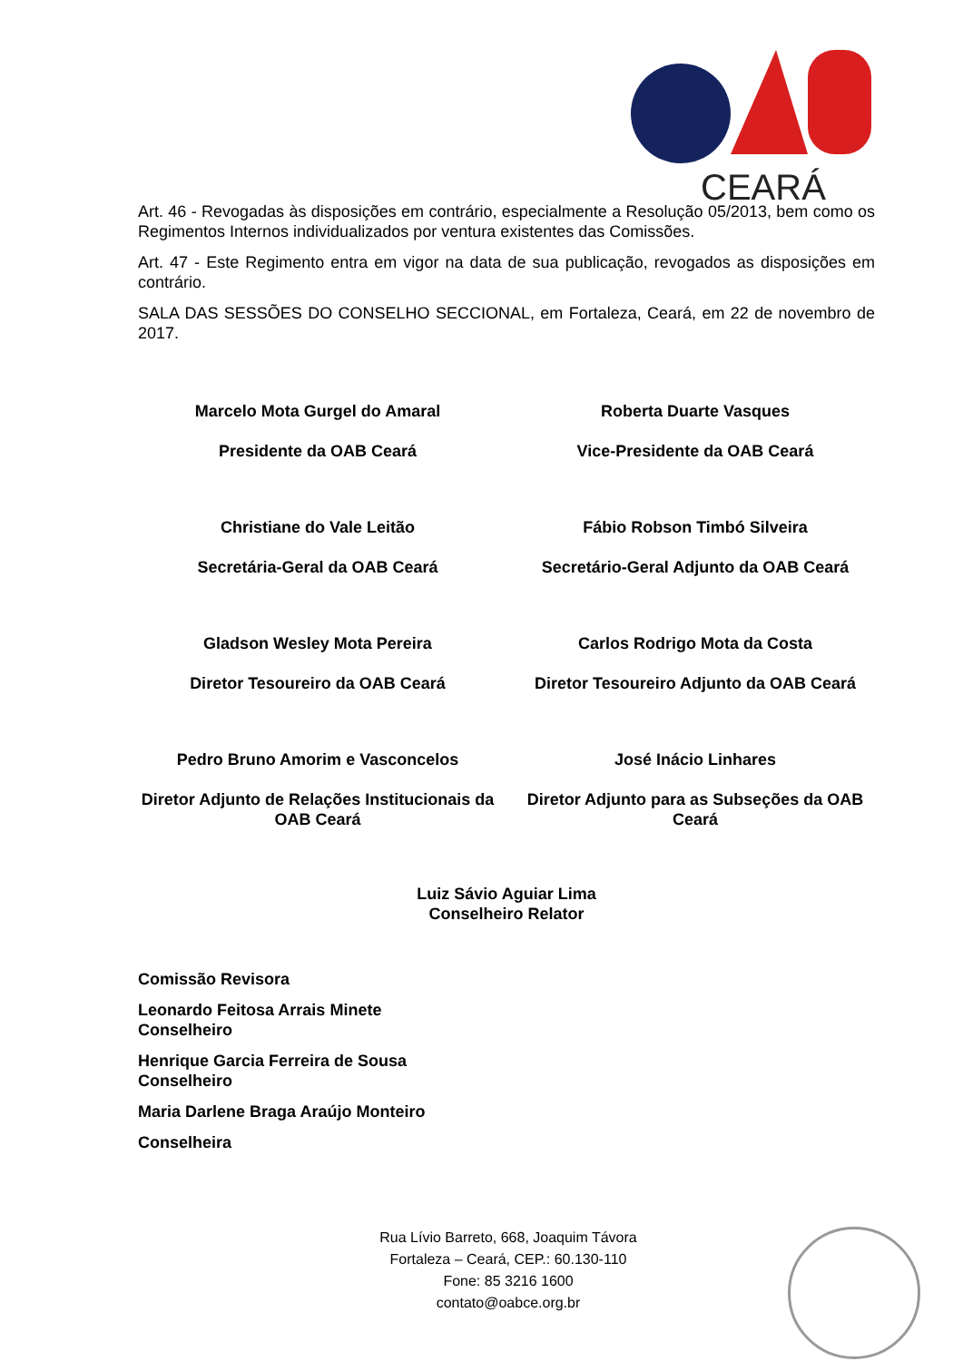CEARÁ
Art. 46 - Revogadas às disposições em contrário, especialmente a Resolução 05/2013, bem como os Regimentos Internos individualizados por ventura existentes das Comissões.
Art. 47 - Este Regimento entra em vigor na data de sua publicação, revogados as disposições em contrário.
SALA DAS SESSÕES DO CONSELHO SECCIONAL, em Fortaleza, Ceará, em 22 de novembro de 2017.
Marcelo Mota Gurgel do Amaral
Presidente da OAB Ceará
Roberta Duarte Vasques
Vice-Presidente da OAB Ceará
Christiane do Vale Leitão
Secretária-Geral da OAB Ceará
Fábio Robson Timbó Silveira
Secretário-Geral Adjunto da OAB Ceará
Gladson Wesley Mota Pereira
Diretor Tesoureiro da OAB Ceará
Carlos Rodrigo Mota da Costa
Diretor Tesoureiro Adjunto da OAB Ceará
Pedro Bruno Amorim e Vasconcelos
Diretor Adjunto de Relações Institucionais da OAB Ceará
José Inácio Linhares
Diretor Adjunto para as Subseções da OAB Ceará
Luiz Sávio Aguiar Lima
Conselheiro Relator
Comissão Revisora
Leonardo Feitosa Arrais Minete
Conselheiro
Henrique Garcia Ferreira de Sousa
Conselheiro
Maria Darlene Braga Araújo Monteiro
Conselheira
Rua Lívio Barreto, 668, Joaquim Távora
Fortaleza – Ceará, CEP.: 60.130-110
Fone: 85 3216 1600
contato@oabce.org.br